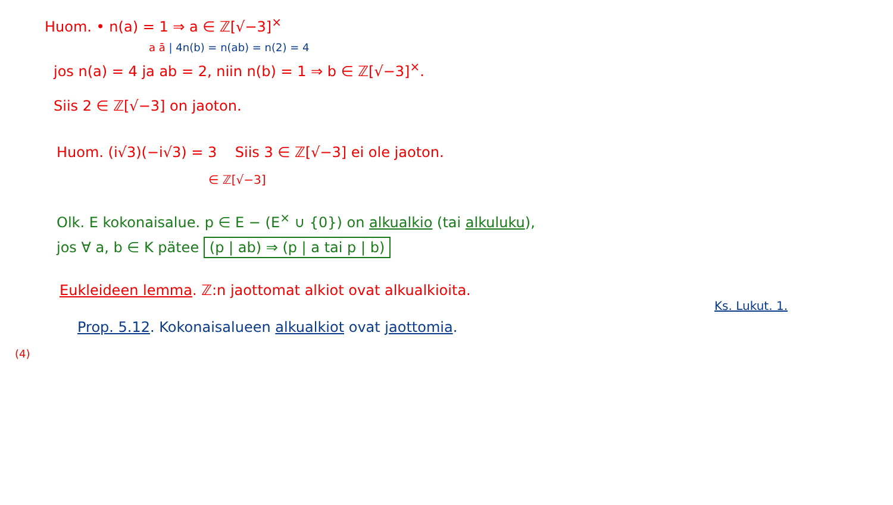Huom. • n(a) = 1 ⇒ a ∈ ℤ[√−3]<sup>×</sup>
a ā | 4n(b) = n(ab) = n(2) = 4
jos n(a) = 4 ja ab = 2, niin n(b) = 1 ⇒ b ∈ ℤ[√−3]<sup>×</sup>.
Siis 2 ∈ ℤ[√−3] on jaoton.
Huom. (i√3)(−i√3) = 3 Siis 3 ∈ ℤ[√−3] ei ole jaoton.
∈ ℤ[√−3]
Olk. E kokonaisalue. p ∈ E − (E<sup>×</sup> ∪ {0}) on alkualkio (tai alkuluku),
jos ∀ a, b ∈ K pätee (p | ab) ⇒ (p | a tai p | b)
Eukleideen lemma. ℤ:n jaottomat alkiot ovat alkualkioita.
Ks. Lukut. 1.
Prop. 5.12. Kokonaisalueen alkualkiot ovat jaottomia.
(4)